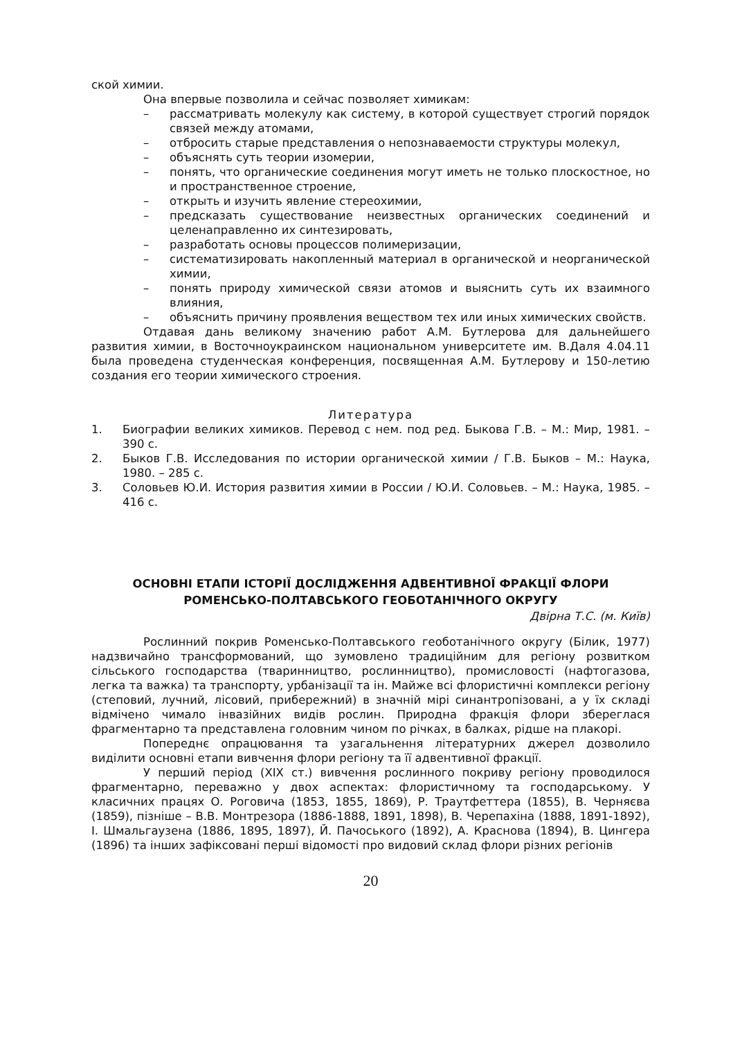ской химии.
Она впервые позволила и сейчас позволяет химикам:
– рассматривать молекулу как систему, в которой существует строгий порядок связей между атомами,
– отбросить старые представления о непознаваемости структуры молекул,
– объяснять суть теории изомерии,
– понять, что органические соединения могут иметь не только плоскостное, но и пространственное строение,
– открыть и изучить явление стереохимии,
– предсказать существование неизвестных органических соединений и целенаправленно их синтезировать,
– разработать основы процессов полимеризации,
– систематизировать накопленный материал в органической и неорганической химии,
– понять природу химической связи атомов и выяснить суть их взаимного влияния,
– объяснить причину проявления веществом тех или иных химических свойств.
Отдавая дань великому значению работ А.М. Бутлерова для дальнейшего развития химии, в Восточноукраинском национальном университете им. В.Даля 4.04.11 была проведена студенческая конференция, посвященная А.М. Бутлерову и 150-летию создания его теории химического строения.
Литература
1. Биографии великих химиков. Перевод с нем. под ред. Быкова Г.В. – М.: Мир, 1981. – 390 с.
2. Быков Г.В. Исследования по истории органической химии / Г.В. Быков – М.: Наука, 1980. – 285 с.
3. Соловьев Ю.И. История развития химии в России / Ю.И. Соловьев. – М.: Наука, 1985. – 416 с.
ОСНОВНІ ЕТАПИ ІСТОРІЇ ДОСЛІДЖЕННЯ АДВЕНТИВНОЇ ФРАКЦІЇ ФЛОРИ РОМЕНСЬКО-ПОЛТАВСЬКОГО ГЕОБОТАНІЧНОГО ОКРУГУ
Двірна Т.С. (м. Київ)
Рослинний покрив Роменсько-Полтавського геоботанічного округу (Білик, 1977) надзвичайно трансформований, що зумовлено традиційним для регіону розвитком сільського господарства (тваринництво, рослинництво), промисловості (нафтогазова, легка та важка) та транспорту, урбанізації та ін. Майже всі флористичні комплекси регіону (степовий, лучний, лісовий, прибережний) в значній мірі синантропізовані, а у їх складі відмічено чимало інвазійних видів рослин. Природна фракція флори збереглася фрагментарно та представлена головним чином по річках, в балках, рідше на плакорі.
Попереднє опрацювання та узагальнення літературних джерел дозволило виділити основні етапи вивчення флори регіону та її адвентивної фракції.
У перший період (ХІХ ст.) вивчення рослинного покриву регіону проводилося фрагментарно, переважно у двох аспектах: флористичному та господарському. У класичних працях О. Роговича (1853, 1855, 1869), Р. Траутфеттера (1855), В. Черняєва (1859), пізніше – В.В. Монтрезора (1886-1888, 1891, 1898), В. Черепахіна (1888, 1891-1892), І. Шмальгаузена (1886, 1895, 1897), Й. Пачоського (1892), А. Краснова (1894), В. Цингера (1896) та інших зафіксовані перші відомості про видовий склад флори різних регіонів
20